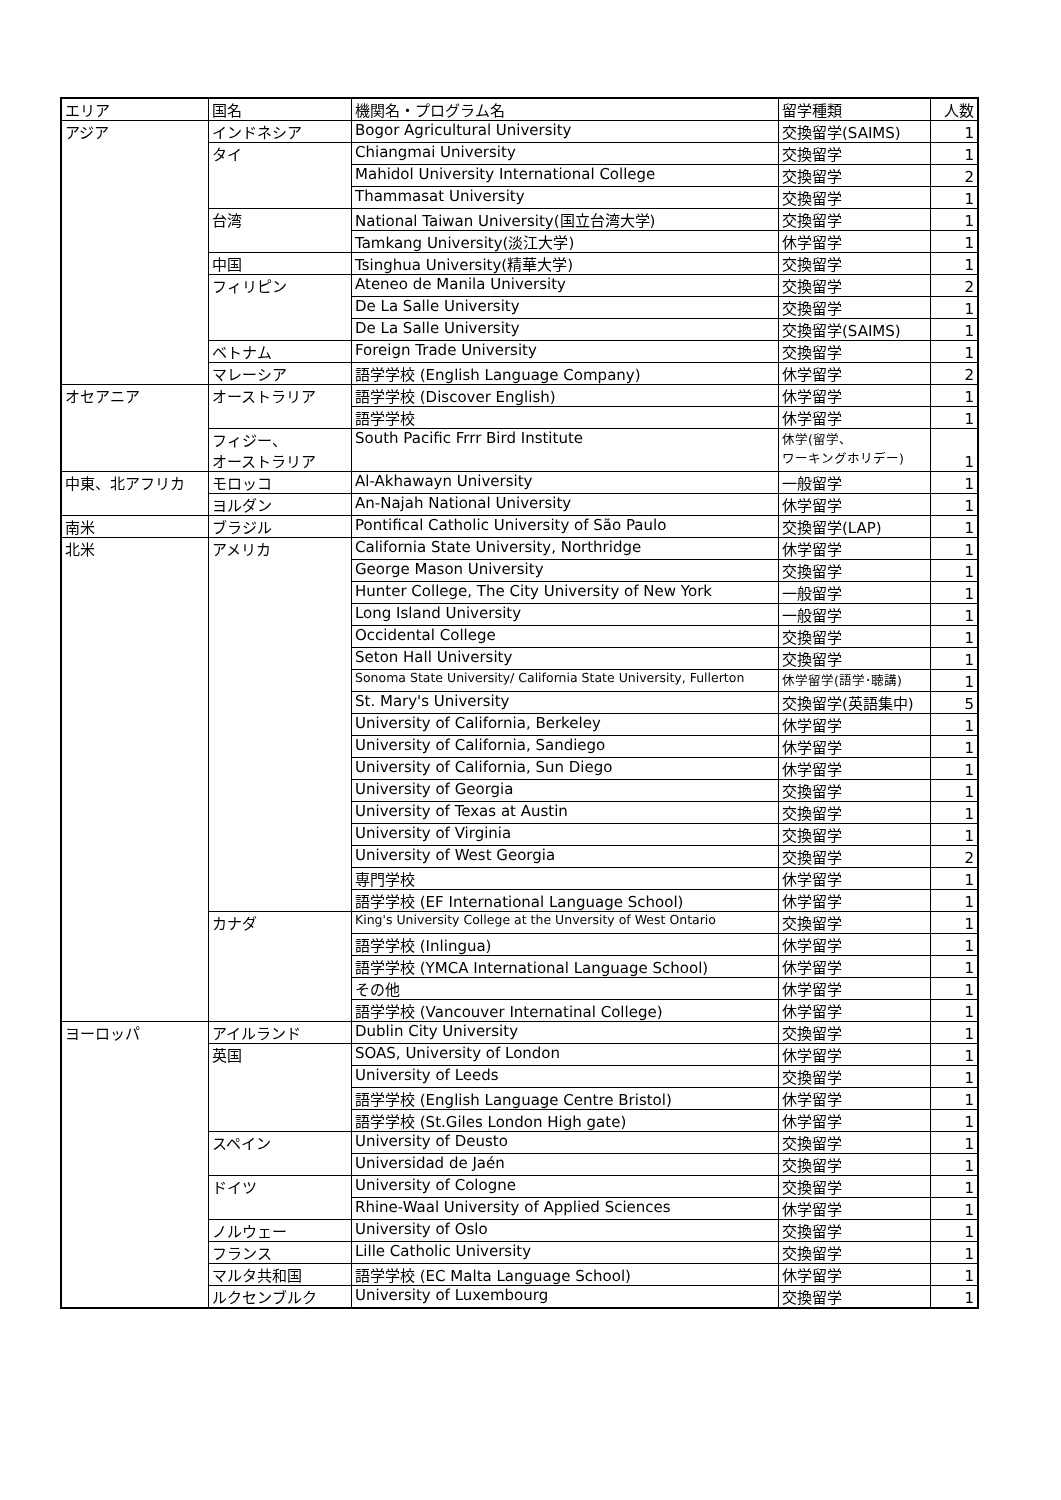| エリア | 国名 | 機関名・プログラム名 | 留学種類 | 人数 |
| --- | --- | --- | --- | --- |
| アジア | インドネシア | Bogor Agricultural University | 交換留学(SAIMS) | 1 |
| | タイ | Chiangmai University | 交換留学 | 1 |
| | | Mahidol University International College | 交換留学 | 2 |
| | | Thammasat University | 交換留学 | 1 |
| | 台湾 | National Taiwan University(国立台湾大学) | 交換留学 | 1 |
| | | Tamkang University(淡江大学) | 休学留学 | 1 |
| | 中国 | Tsinghua University(精華大学) | 交換留学 | 1 |
| | フィリピン | Ateneo de Manila University | 交換留学 | 2 |
| | | De La Salle University | 交換留学 | 1 |
| | | De La Salle University | 交換留学(SAIMS) | 1 |
| | ベトナム | Foreign Trade University | 交換留学 | 1 |
| | マレーシア | 語学学校 (English Language Company) | 休学留学 | 2 |
| オセアニア | オーストラリア | 語学学校 (Discover English) | 休学留学 | 1 |
| | | 語学学校 | 休学留学 | 1 |
| | フィジー、 オーストラリア | South Pacific Frrr Bird Institute | 休学(留学、 ワーキングホリデー) | 1 |
| 中東、北アフリカ | モロッコ | Al-Akhawayn University | 一般留学 | 1 |
| | ヨルダン | An-Najah National University | 休学留学 | 1 |
| 南米 | ブラジル | Pontifical Catholic University of São Paulo | 交換留学(LAP) | 1 |
| 北米 | アメリカ | California State University, Northridge | 休学留学 | 1 |
| | | George Mason University | 交換留学 | 1 |
| | | Hunter College, The City University of New York | 一般留学 | 1 |
| | | Long Island University | 一般留学 | 1 |
| | | Occidental College | 交換留学 | 1 |
| | | Seton Hall University | 交換留学 | 1 |
| | | Sonoma State University/ California State University, Fullerton | 休学留学(語学･聴講) | 1 |
| | | St. Mary's University | 交換留学(英語集中) | 5 |
| | | University of California, Berkeley | 休学留学 | 1 |
| | | University of California, Sandiego | 休学留学 | 1 |
| | | University of California, Sun Diego | 休学留学 | 1 |
| | | University of Georgia | 交換留学 | 1 |
| | | University of Texas at Austin | 交換留学 | 1 |
| | | University of Virginia | 交換留学 | 1 |
| | | University of West Georgia | 交換留学 | 2 |
| | | 専門学校 | 休学留学 | 1 |
| | | 語学学校 (EF International Language School) | 休学留学 | 1 |
| | カナダ | King's University College at the Unversity of West Ontario | 交換留学 | 1 |
| | | 語学学校 (Inlingua) | 休学留学 | 1 |
| | | 語学学校 (YMCA International Language School) | 休学留学 | 1 |
| | | その他 | 休学留学 | 1 |
| | | 語学学校 (Vancouver Internatinal College) | 休学留学 | 1 |
| ヨーロッパ | アイルランド | Dublin City University | 交換留学 | 1 |
| | 英国 | SOAS, University of London | 休学留学 | 1 |
| | | University of Leeds | 交換留学 | 1 |
| | | 語学学校 (English Language Centre Bristol) | 休学留学 | 1 |
| | | 語学学校 (St.Giles London High gate) | 休学留学 | 1 |
| | スペイン | University of Deusto | 交換留学 | 1 |
| | | Universidad de Jaén | 交換留学 | 1 |
| | ドイツ | University of Cologne | 交換留学 | 1 |
| | | Rhine-Waal University of Applied Sciences | 休学留学 | 1 |
| | ノルウェー | University of Oslo | 交換留学 | 1 |
| | フランス | Lille Catholic University | 交換留学 | 1 |
| | マルタ共和国 | 語学学校 (EC Malta Language School) | 休学留学 | 1 |
| | ルクセンブルク | University of Luxembourg | 交換留学 | 1 |